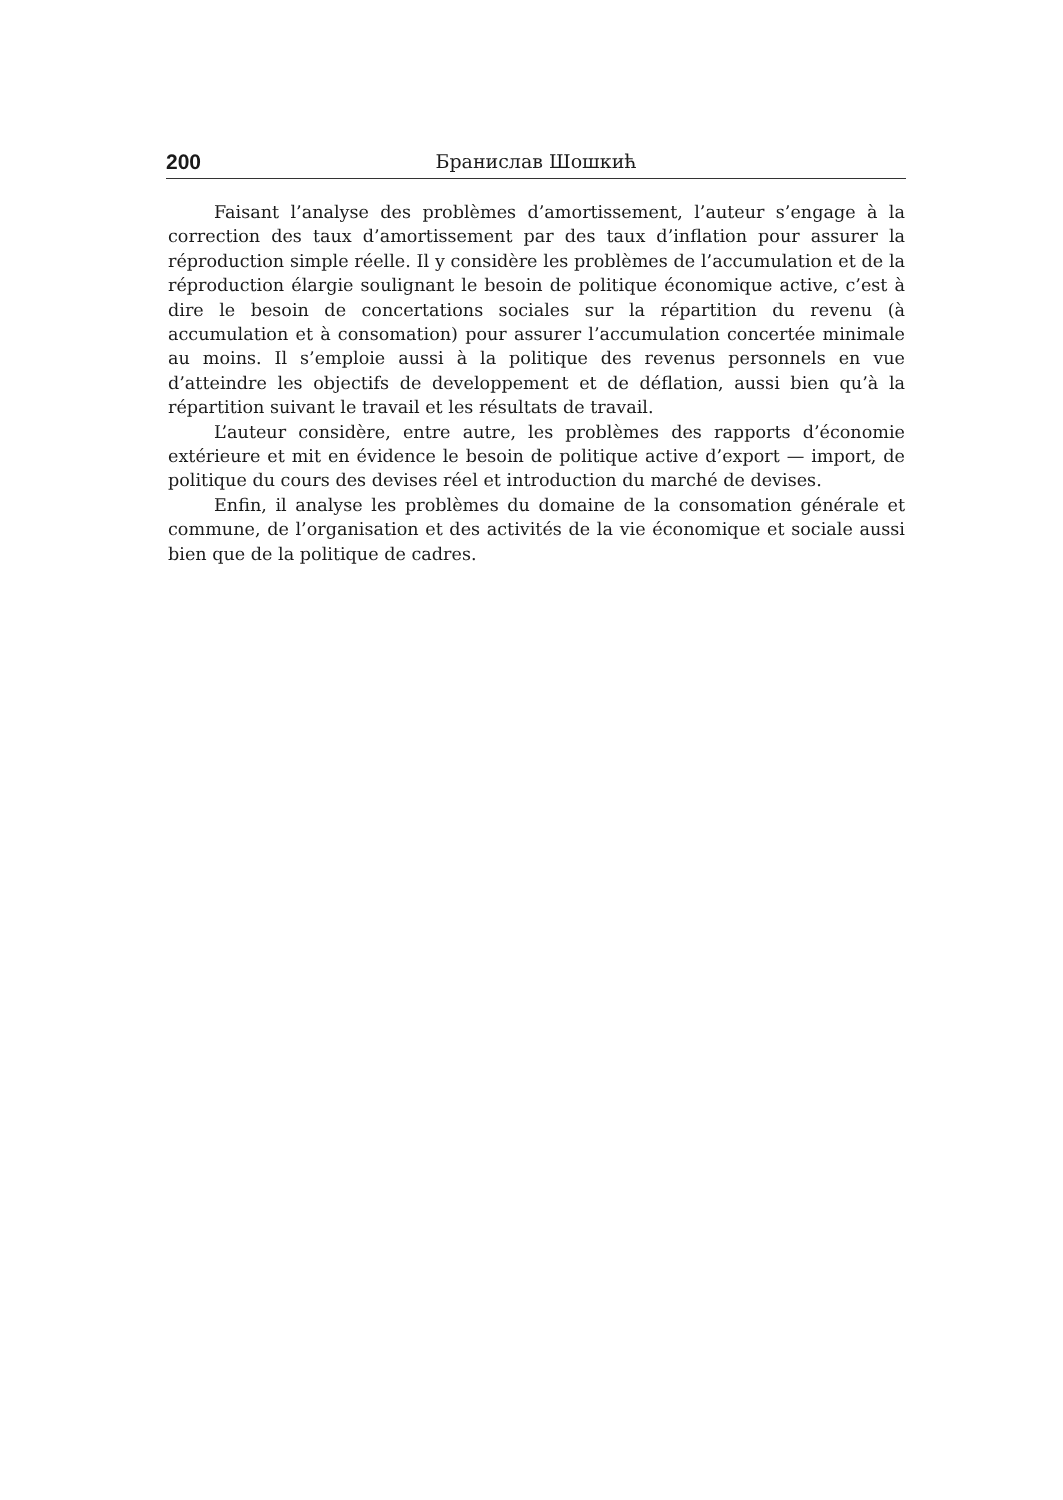200 Бранислав Шошкић
Faisant l’analyse des problèmes d’amortissement, l’auteur s’engage à la correction des taux d’amortissement par des taux d’inflation pour assurer la réproduction simple réelle. Il y considère les problèmes de l’accumulation et de la réproduction élargie soulignant le besoin de politique économique active, c’est à dire le besoin de concertations sociales sur la répartition du revenu (à accumulation et à consomation) pour assurer l’accumulation concertée minimale au moins. Il s’emploie aussi à la politique des revenus personnels en vue d’atteindre les objectifs de developpement et de déflation, aussi bien qu’à la répartition suivant le travail et les résultats de travail.
L’auteur considère, entre autre, les problèmes des rapports d’économie extérieure et mit en évidence le besoin de politique active d’export — import, de politique du cours des devises réel et introduction du marché de devises.
Enfin, il analyse les problèmes du domaine de la consomation générale et commune, de l’organisation et des activités de la vie économique et sociale aussi bien que de la politique de cadres.